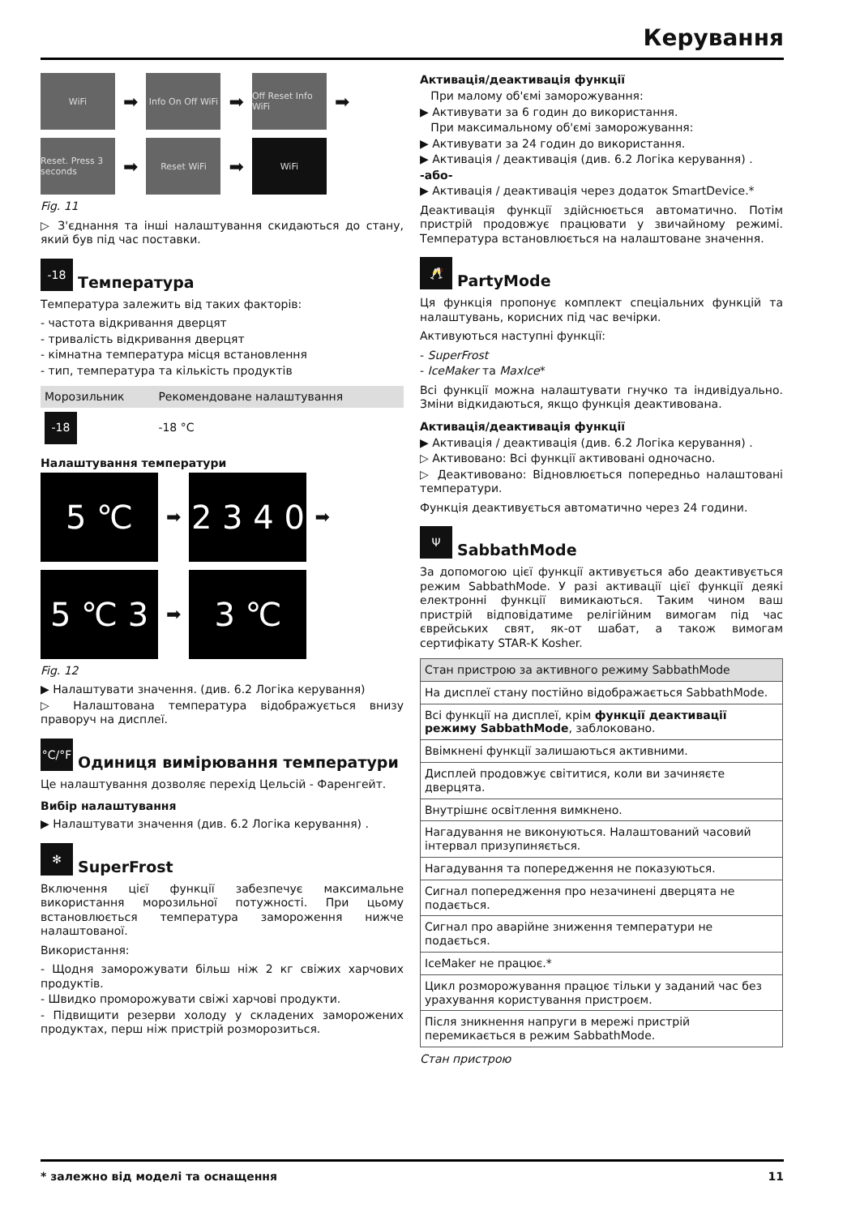Керування
WiFi
➡
Info On Off WiFi
➡
Off Reset Info WiFi
➡
Reset. Press 3 seconds
➡
Reset WiFi
➡
WiFi
Fig. 11
▷ З'єднання та інші налаштування скидаються до стану, який був під час поставки.
-18 Температура
Температура залежить від таких факторів:
- частота відкривання дверцят
- тривалість відкривання дверцят
- кімнатна температура місця встановлення
- тип, температура та кількість продуктів
| Морозильник | Рекомендоване налаштування |
| -18 | -18 °C |
Налаштування температури
5 ℃
➡
2 3 4 0
➡
5 ℃ 3
➡
3 ℃
Fig. 12
▶ Налаштувати значення. (див. 6.2 Логіка керування)
▷ Налаштована температура відображується внизу праворуч на дисплеї.
°C/°F Одиниця вимірювання температури
Це налаштування дозволяє перехід Цельсій - Фаренгейт.
Вибір налаштування
▶ Налаштувати значення (див. 6.2 Логіка керування) .
✻ SuperFrost
Включення цієї функції забезпечує максимальне використання морозильної потужності. При цьому встановлюється температура замороження нижче налаштованої.
Використання:
- Щодня заморожувати більш ніж 2 кг свіжих харчових продуктів.
- Швидко проморожувати свіжі харчові продукти.
- Підвищити резерви холоду у складених заморожених продуктах, перш ніж пристрій розморозиться.
Активація/деактивація функції
При малому об'ємі заморожування:
▶ Активувати за 6 годин до використання.
При максимальному об'ємі заморожування:
▶ Активувати за 24 годин до використання.
▶ Активація / деактивація (див. 6.2 Логіка керування) .
-або-
▶ Активація / деактивація через додаток SmartDevice.*
Деактивація функції здійснюється автоматично. Потім пристрій продовжує працювати у звичайному режимі. Температура встановлюється на налаштоване значення.
🥂 PartyMode
Ця функція пропонує комплект спеціальних функцій та налаштувань, корисних під час вечірки.
Активуються наступні функції:
- SuperFrost
- IceMaker та MaxIce*
Всі функції можна налаштувати гнучко та індивідуально. Зміни відкидаються, якщо функція деактивована.
Активація/деактивація функції
▶ Активація / деактивація (див. 6.2 Логіка керування) .
▷ Активовано: Всі функції активовані одночасно.
▷ Деактивовано: Відновлюється попередньо налаштовані температури.
Функція деактивується автоматично через 24 години.
Ψ SabbathMode
За допомогою цієї функції активується або деактивується режим SabbathMode. У разі активації цієї функції деякі електронні функції вимикаються. Таким чином ваш пристрій відповідатиме релігійним вимогам під час єврейських свят, як-от шабат, а також вимогам сертифікату STAR-K Kosher.
| Стан пристрою за активного режиму SabbathMode |
| На дисплеї стану постійно відображається SabbathMode. |
| Всі функції на дисплеї, крім функції деактивації режиму SabbathMode , заблоковано. |
| Ввімкнені функції залишаються активними. |
| Дисплей продовжує світитися, коли ви зачиняєте дверцята. |
| Внутрішнє освітлення вимкнено. |
| Нагадування не виконуються. Налаштований часовий інтервал призупиняється. |
| Нагадування та попередження не показуються. |
| Сигнал попередження про незачинені дверцята не подається. |
| Сигнал про аварійне зниження температури не подається. |
| IceMaker не працює.* |
| Цикл розморожування працює тільки у заданий час без урахування користування пристроєм. |
| Після зникнення напруги в мережі пристрій перемикається в режим SabbathMode. |
Стан пристрою
* залежно від моделі та оснащення 11